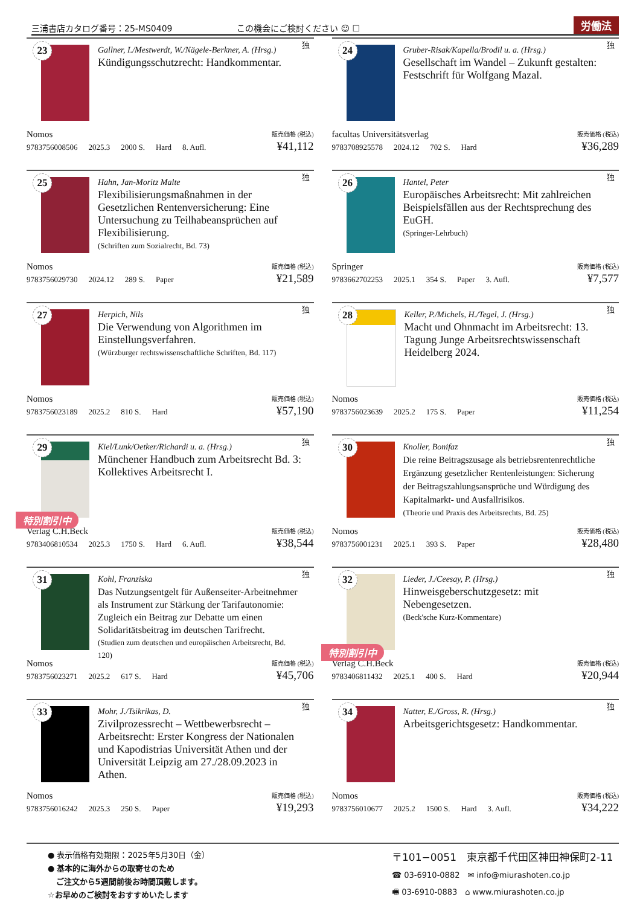三浦書店カタログ番号：25-MS0409
この機会にご検討ください ☺ ☐
労働法
23
Gallner, I./Mestwerdt, W./Nägele-Berkner, A. (Hrsg.)
Kündigungsschutzrecht: Handkommentar.
独
Nomos 販売価格 (税込)
9783756008506 2025.3 2000 S. Hard 8. Aufl. ¥41,112
24
Gruber-Risak/Kapella/Brodil u. a. (Hrsg.)
Gesellschaft im Wandel – Zukunft gestalten: Festschrift für Wolfgang Mazal.
独
facultas Universitätsverlag 販売価格 (税込)
9783708925578 2024.12 702 S. Hard ¥36,289
25
Hahn, Jan-Moritz Malte
Flexibilisierungsmaßnahmen in der Gesetzlichen Rentenversicherung: Eine Untersuchung zu Teilhabeansprüchen auf Flexibilisierung.
(Schriften zum Sozialrecht, Bd. 73)
独
Nomos 販売価格 (税込)
9783756029730 2024.12 289 S. Paper ¥21,589
26
Hantel, Peter
Europäisches Arbeitsrecht: Mit zahlreichen Beispielsfällen aus der Rechtsprechung des EuGH.
(Springer-Lehrbuch)
独
Springer 販売価格 (税込)
9783662702253 2025.1 354 S. Paper 3. Aufl. ¥7,577
27
Herpich, Nils
Die Verwendung von Algorithmen im Einstellungsverfahren.
(Würzburger rechtswissenschaftliche Schriften, Bd. 117)
独
Nomos 販売価格 (税込)
9783756023189 2025.2 810 S. Hard ¥57,190
28
Keller, P./Michels, H./Tegel, J. (Hrsg.)
Macht und Ohnmacht im Arbeitsrecht: 13. Tagung Junge Arbeitsrechtswissenschaft Heidelberg 2024.
独
Nomos 販売価格 (税込)
9783756023639 2025.2 175 S. Paper ¥11,254
29
Kiel/Lunk/Oetker/Richardi u. a. (Hrsg.)
Münchener Handbuch zum Arbeitsrecht Bd. 3: Kollektives Arbeitsrecht I.
独
特別割引中
Verlag C.H.Beck 販売価格 (税込)
9783406810534 2025.3 1750 S. Hard 6. Aufl. ¥38,544
30
Knoller, Bonifaz
Die reine Beitragszusage als betriebsrentenrechtliche Ergänzung gesetzlicher Rentenleistungen: Sicherung der Beitragszahlungsansprüche und Würdigung des Kapitalmarkt- und Ausfallrisikos.
(Theorie und Praxis des Arbeitsrechts, Bd. 25)
独
Nomos 販売価格 (税込)
9783756001231 2025.1 393 S. Paper ¥28,480
31
Kohl, Franziska
Das Nutzungsentgelt für Außenseiter-Arbeitnehmer als Instrument zur Stärkung der Tarifautonomie: Zugleich ein Beitrag zur Debatte um einen Solidaritätsbeitrag im deutschen Tarifrecht.
(Studien zum deutschen und europäischen Arbeitsrecht, Bd. 120)
独
Nomos 販売価格 (税込)
9783756023271 2025.2 617 S. Hard ¥45,706
32
Lieder, J./Ceesay, P. (Hrsg.)
Hinweisgeberschutzgesetz: mit Nebengesetzen.
(Beck'sche Kurz-Kommentare)
独
特別割引中
Verlag C.H.Beck 販売価格 (税込)
9783406811432 2025.1 400 S. Hard ¥20,944
33
Mohr, J./Tsikrikas, D.
Zivilprozessrecht – Wettbewerbsrecht – Arbeitsrecht: Erster Kongress der Nationalen und Kapodistrias Universität Athen und der Universität Leipzig am 27./28.09.2023 in Athen.
独
Nomos 販売価格 (税込)
9783756016242 2025.3 250 S. Paper ¥19,293
34
Natter, E./Gross, R. (Hrsg.)
Arbeitsgerichtsgesetz: Handkommentar.
独
Nomos 販売価格 (税込)
9783756010677 2025.2 1500 S. Hard 3. Aufl. ¥34,222
● 表示価格有効期限：2025年5月30日（金）
● 基本的に海外からの取寄せのため
ご注文から5週間前後お時間頂戴します。
☆お早めのご検討をおすすめいたします
〒101−0051　東京都千代田区神田神保町2-11
☎ 03-6910-0882　✉ info@miurashoten.co.jp
🖷 03-6910-0883　⌂ www.miurashoten.co.jp